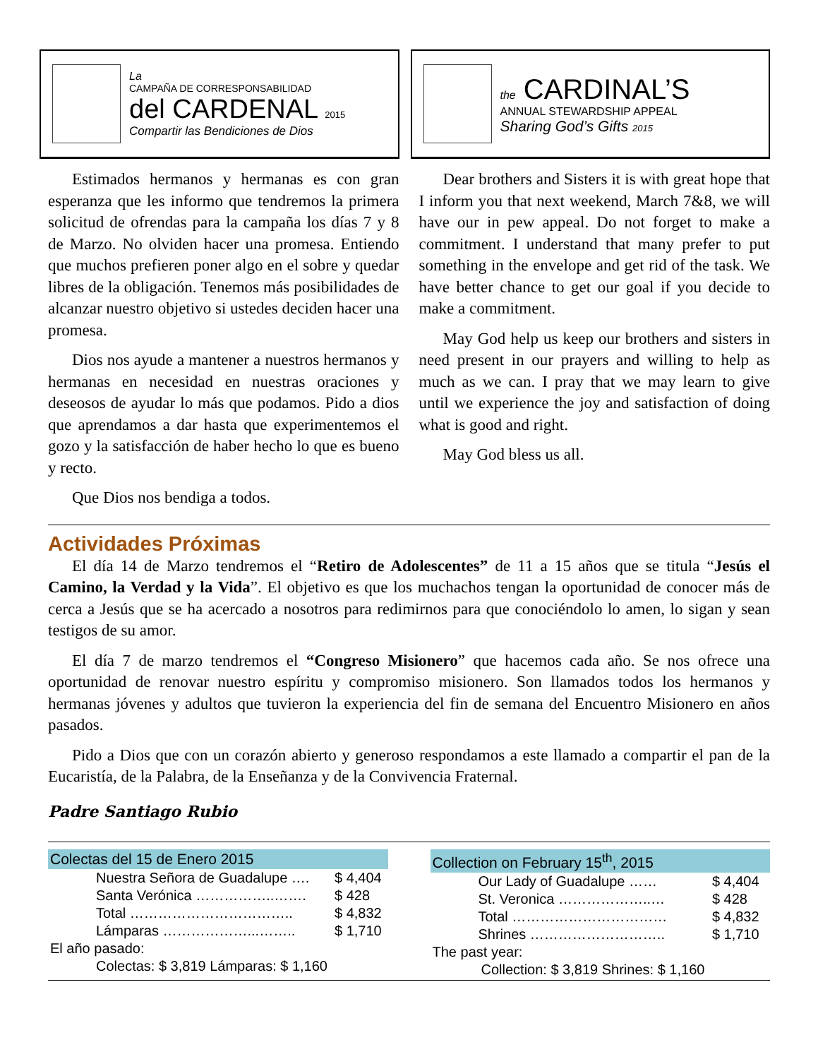La
CAMPAÑA DE CORRESPONSABILIDAD
del CARDENAL 2015
Compartir las Bendiciones de Dios
Estimados hermanos y hermanas es con gran esperanza que les informo que tendremos la primera solicitud de ofrendas para la campaña los días 7 y 8 de Marzo. No olviden hacer una promesa. Entiendo que muchos prefieren poner algo en el sobre y quedar libres de la obligación. Tenemos más posibilidades de alcanzar nuestro objetivo si ustedes deciden hacer una promesa.
Dios nos ayude a mantener a nuestros hermanos y hermanas en necesidad en nuestras oraciones y deseosos de ayudar lo más que podamos. Pido a dios que aprendamos a dar hasta que experimentemos el gozo y la satisfacción de haber hecho lo que es bueno y recto.
Que Dios nos bendiga a todos.
the CARDINAL’S
ANNUAL STEWARDSHIP APPEAL
Sharing God’s Gifts 2015
Dear brothers and Sisters it is with great hope that I inform you that next weekend, March 7&8, we will have our in pew appeal. Do not forget to make a commitment. I understand that many prefer to put something in the envelope and get rid of the task. We have better chance to get our goal if you decide to make a commitment.
May God help us keep our brothers and sisters in need present in our prayers and willing to help as much as we can. I pray that we may learn to give until we experience the joy and satisfaction of doing what is good and right.
May God bless us all.
Actividades Próximas
El día 14 de Marzo tendremos el “Retiro de Adolescentes” de 11 a 15 años que se titula “Jesús el Camino, la Verdad y la Vida”. El objetivo es que los muchachos tengan la oportunidad de conocer más de cerca a Jesús que se ha acercado a nosotros para redimirnos para que conociéndolo lo amen, lo sigan y sean testigos de su amor.
El día 7 de marzo tendremos el “Congreso Misionero” que hacemos cada año. Se nos ofrece una oportunidad de renovar nuestro espíritu y compromiso misionero. Son llamados todos los hermanos y hermanas jóvenes y adultos que tuvieron la experiencia del fin de semana del Encuentro Misionero en años pasados.
Pido a Dios que con un corazón abierto y generoso respondamos a este llamado a compartir el pan de la Eucaristía, de la Palabra, de la Enseñanza y de la Convivencia Fraternal.
Padre Santiago Rubio
| Colectas del 15 de Enero 2015 | |
| --- | --- |
| Nuestra Señora de Guadalupe …. | $ 4,404 |
| Santa Verónica ……………..……. | $ 428 |
| Total …………………………….. | $ 4,832 |
| Lámparas ………………...…….. | $ 1,710 |
| El año pasado: | |
| Colectas: $ 3,819 Lámparas: $ 1,160 | |
| Collection on February 15<sup>th</sup>, 2015 | |
| --- | --- |
| Our Lady of Guadalupe …… | $ 4,404 |
| St. Veronica ………………..… | $ 428 |
| Total …………………………… | $ 4,832 |
| Shrines ……………………….. | $ 1,710 |
| The past year: | |
| Collection: $ 3,819 Shrines: $ 1,160 | |